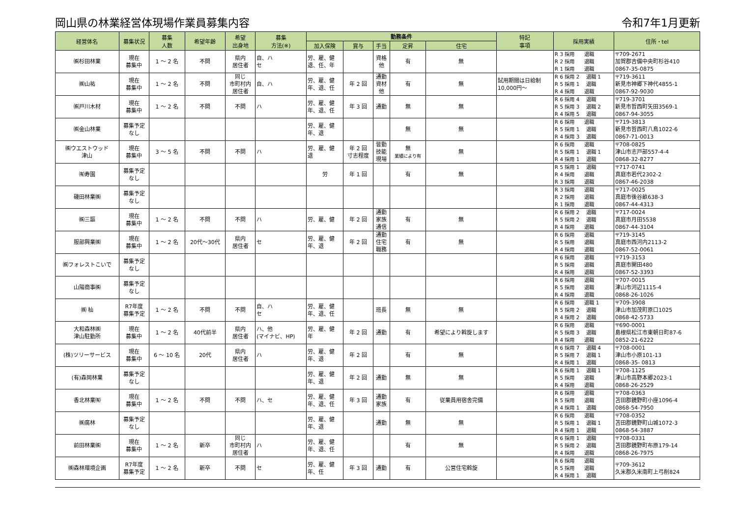岡山県の林業経営体現場作業員募集内容 令和7年1月更新
| 経営体名 | 募集状況 | 募集 人数 | 希望年齢 | 希望 出身地 | 募集 方法(※) | 勤務条件 | | | | | 特記 事項 | 採用実績 | 住所・tel |
| --- | --- | --- | --- | --- | --- | --- | --- | --- | --- | --- | --- | --- | --- |
| | | | | | | 加入保険 | 賞与 | 手当 | 定昇 | 住宅 | | | |
| ㈱杉田林業 | 現在 募集中 | 1 ～ 2 名 | 不問 | 県内 居住者 | 自、ハ セ | 労、雇、健 退、任、年 | | 資格 他 | 有 | 無 | | R 3 採用 退職 R 2 採用 退職 R 1 採用 退職 | 〒709-2671 加賀郡吉備中央町杉谷410 0867-35-0875 |
| ㈱山祐 | 現在 募集中 | 1 ～ 2 名 | 不問 | 同じ 市町村内 居住者 | 自、ハ | 労、雇、健 年、退、任 | 年 2 回 | 通勤 資材 他 | 有 | 無 | 試用期間は日給制 10,000円～ | R 6 採用 2 退職 1 R 5 採用 1 退職 R 4 採用 退職 | 〒719-3611 新見市神郷下神代4855-1 0867-92-9030 |
| ㈱戸川木材 | 現在 募集中 | 1 ～ 2 名 | 不問 | 不問 | ハ | 労、雇、健 年、退、任 | 年 3 回 | 通勤 | 無 | 無 | | R 6 採用 4 退職 R 5 採用 3 退職 2 R 4 採用 5 退職 | 〒719-3701 新見市哲西町矢田3569-1 0867-94-3055 |
| ㈱金山林業 | 募集予定 なし | | | | | 労、雇、健 年、退 | | | 無 | 無 | | R 6 採用 退職 R 5 採用 1 退職 R 4 採用 3 退職 | 〒719-3813 新見市哲西町八鳥1022-6 0867-71-0013 |
| ㈱ウエストウッド 津山 | 現在 募集中 | 3 ～ 5 名 | 不問 | 不問 | ハ | 労、雇、健 退 | 年 2 回 寸志程度 | 皆勤 技能 現場 | 無 業績により有 | 無 | | R 6 採用 退職 R 5 採用 1 退職 1 R 4 採用 1 退職 | 〒708-0825 津山市志戸部557-4-4 0868-32-8277 |
| ㈲寿園 | 募集予定 なし | | | | | 労 | 年 1 回 | | 有 | 無 | | R 5 採用 1 退職 R 4 採用 退職 R 3 採用 退職 | 〒717-0741 真庭市若代2302-2 0867-46-2038 |
| 磯田林業㈱ | 募集予定 なし | | | | | | | | | | | R 3 採用 退職 R 2 採用 退職 R 1 採用 退職 | 〒717-0025 真庭市後谷畝638-3 0867-44-4313 |
| ㈱三謳 | 現在 募集中 | 1 ～ 2 名 | 不問 | 不問 | ハ | 労、雇、健 | 年 2 回 | 通勤 家族 通信 | 有 | 無 | | R 6 採用 2 退職 R 5 採用 2 退職 R 4 採用 退職 | 〒717-0024 真庭市月田5538 0867-44-3104 |
| 服部興業㈱ | 現在 募集中 | 1 ～ 2 名 | 20代～30代 | 県内 居住者 | セ | 労、雇、健 年、退 | 年 2 回 | 通勤 住宅 職務 | 有 | 無 | | R 6 採用 退職 R 5 採用 退職 R 4 採用 退職 | 〒719-3145 真庭市西河内2113-2 0867-52-0061 |
| ㈱フォレストこいで | 募集予定 なし | | | | | | | | | | | R 6 採用 退職 R 5 採用 退職 R 4 採用 退職 | 〒719-3153 真庭市開田480 0867-52-3393 |
| 山陽商事㈱ | 募集予定 なし | | | | | | | | | | | R 6 採用 退職 R 5 採用 退職 R 4 採用 退職 | 〒707-0015 津山市河辺1115-4 0868-26-1026 |
| ㈱ 杣 | R7年度 募集予定 | 1 ～ 2 名 | 不問 | 不問 | 自、ハ セ | 労、雇、健 年、退、任 | | 班長 | 無 | 無 | | R 6 採用 退職 1 R 5 採用 2 退職 R 4 採用 2 退職 | 〒709-3908 津山市加茂町原口1025 0868-42-5733 |
| 大和森林㈱ 津山駐勤所 | 現在 募集中 | 1 ～ 2 名 | 40代前半 | 県内 居住者 | ハ、他 (マイナビ、HP) | 労、雇、健 年 | 年 2 回 | 通勤 | 有 | 希望により斡旋します | | R 6 採用 退職 R 5 採用 3 退職 R 4 採用 退職 | 〒690-0001 島根県松江市東朝日町87-6 0852-21-6222 |
| (株)ツリーサービス | 現在 募集中 | 6 ～ 10 名 | 20代 | 県内 居住者 | ハ | 労、雇、健 年、退 | 年 2 回 | | 有 | 無 | | R 6 採用 7 退職 4 R 5 採用 7 退職 1 R 4 採用 1 退職 | 〒708-0001 津山市小原101-13 0868-35- 0813 |
| (有)森岡林業 | 募集予定 なし | | | | | 労、雇、健 年、退 | 年 2 回 | 通勤 | 無 | 無 | | R 6 採用 1 退職 1 R 5 採用 退職 R 4 採用 退職 | 〒708-1125 津山市高野本郷2023-1 0868-26-2529 |
| 香北林業㈲ | 現在 募集中 | 1 ～ 2 名 | 不問 | 不問 | ハ、セ | 労、雇、健 年、退、任 | 年 3 回 | 通勤 家族 | 有 | 従業員用宿舎完備 | | R 6 採用 退職 R 5 採用 退職 R 4 採用 1 退職 | 〒708-0363 苫田郡鏡野町小座1096-4 0868-54-7950 |
| ㈱廣林 | 募集予定 なし | | | | | 労、雇、健 年、退 | | 通勤 | 無 | 無 | | R 6 採用 退職 R 5 採用 1 退職 1 R 4 採用 1 退職 | 〒708-0352 苫田郡鏡野町山城1072-3 0868-54-3887 |
| 前田林業㈱ | 現在 募集中 | 1 ～ 2 名 | 新卒 | 同じ 市町村内 居住者 | ハ | 労、雇、健 年、退、任 | | | 有 | 無 | | R 6 採用 1 退職 R 5 採用 2 退職 R 4 採用 退職 | 〒708-0331 苫田郡鏡野町布原179-14 0868-26-7975 |
| ㈱森林環境企画 | R7年度 募集予定 | 1 ～ 2 名 | 新卒 | 不問 | セ | 労、雇、健 年、任 | 年 3 回 | 通勤 | 有 | 公営住宅斡旋 | | R 6 採用 退職 R 5 採用 退職 R 4 採用 1 退職 | 〒709-3612 久米郡久米南町上弓削824 |